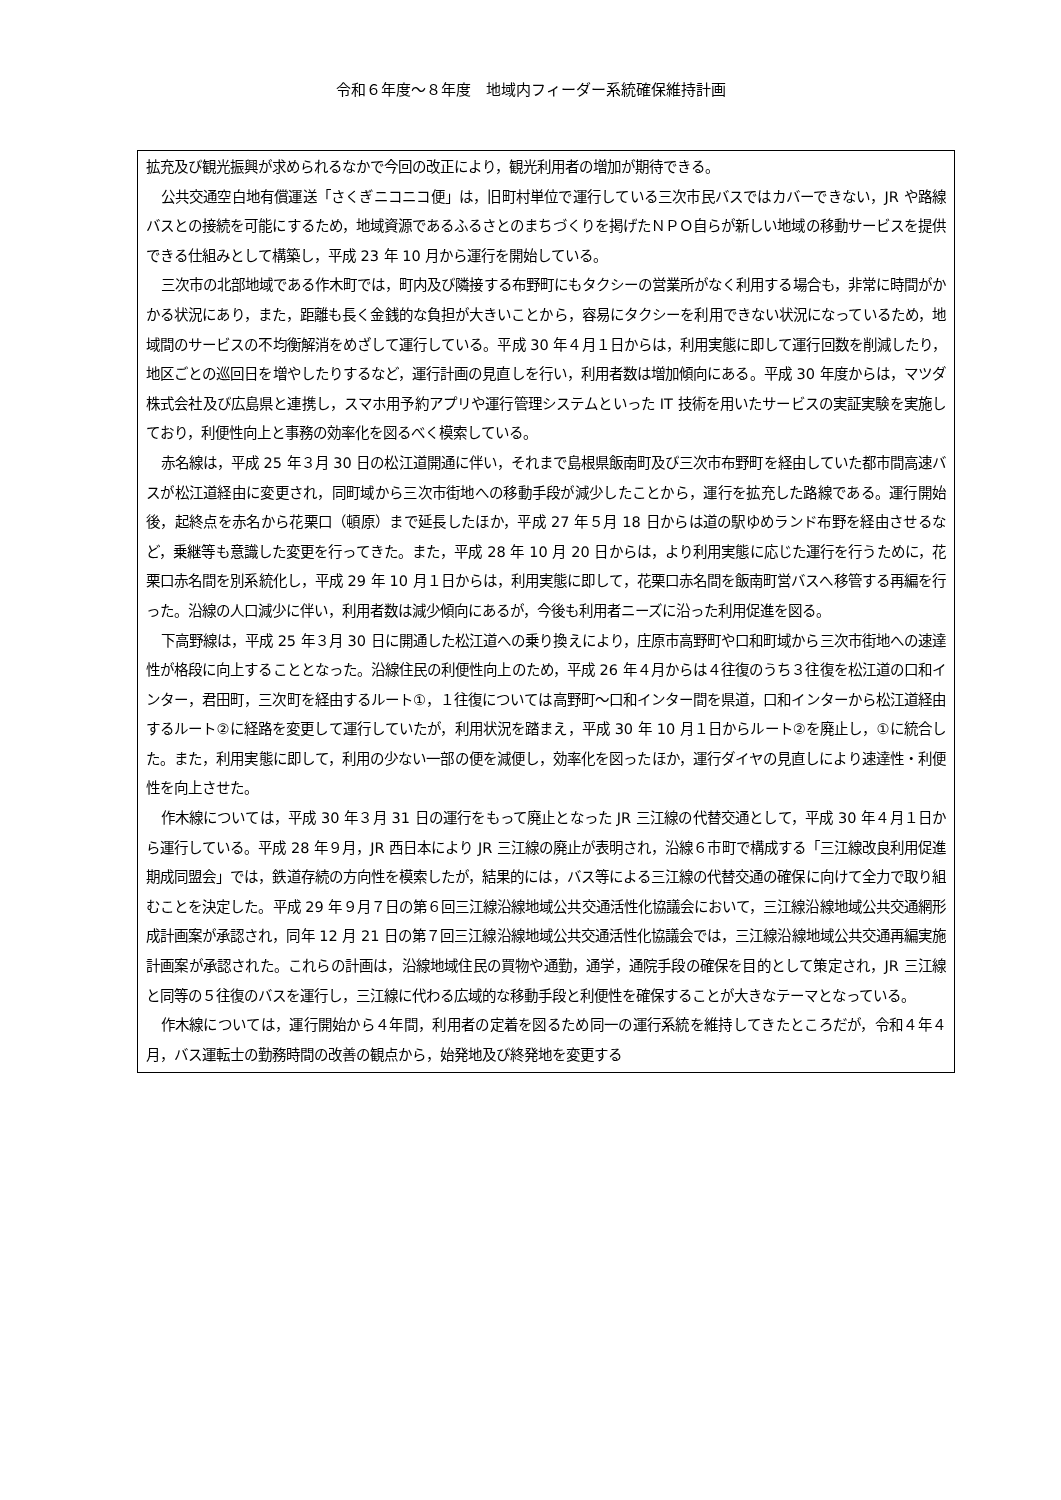令和６年度～８年度　地域内フィーダー系統確保維持計画
拡充及び観光振興が求められるなかで今回の改正により，観光利用者の増加が期待できる。
公共交通空白地有償運送「さくぎニコニコ便」は，旧町村単位で運行している三次市民バスではカバーできない，JR や路線バスとの接続を可能にするため，地域資源であるふるさとのまちづくりを掲げたＮＰＯ自らが新しい地域の移動サービスを提供できる仕組みとして構築し，平成 23 年 10 月から運行を開始している。
三次市の北部地域である作木町では，町内及び隣接する布野町にもタクシーの営業所がなく利用する場合も，非常に時間がかかる状況にあり，また，距離も長く金銭的な負担が大きいことから，容易にタクシーを利用できない状況になっているため，地域間のサービスの不均衡解消をめざして運行している。平成 30 年４月１日からは，利用実態に即して運行回数を削減したり，地区ごとの巡回日を増やしたりするなど，運行計画の見直しを行い，利用者数は増加傾向にある。平成 30 年度からは，マツダ株式会社及び広島県と連携し，スマホ用予約アプリや運行管理システムといった IT 技術を用いたサービスの実証実験を実施しており，利便性向上と事務の効率化を図るべく模索している。
赤名線は，平成 25 年３月 30 日の松江道開通に伴い，それまで島根県飯南町及び三次市布野町を経由していた都市間高速バスが松江道経由に変更され，同町域から三次市街地への移動手段が減少したことから，運行を拡充した路線である。運行開始後，起終点を赤名から花栗口（頓原）まで延長したほか，平成 27 年５月 18 日からは道の駅ゆめランド布野を経由させるなど，乗継等も意識した変更を行ってきた。また，平成 28 年 10 月 20 日からは，より利用実態に応じた運行を行うために，花栗口赤名間を別系統化し，平成 29 年 10 月１日からは，利用実態に即して，花栗口赤名間を飯南町営バスへ移管する再編を行った。沿線の人口減少に伴い，利用者数は減少傾向にあるが，今後も利用者ニーズに沿った利用促進を図る。
下高野線は，平成 25 年３月 30 日に開通した松江道への乗り換えにより，庄原市高野町や口和町域から三次市街地への速達性が格段に向上することとなった。沿線住民の利便性向上のため，平成 26 年４月からは４往復のうち３往復を松江道の口和インター，君田町，三次町を経由するルート①，１往復については高野町～口和インター間を県道，口和インターから松江道経由するルート②に経路を変更して運行していたが，利用状況を踏まえ，平成 30 年 10 月１日からルート②を廃止し，①に統合した。また，利用実態に即して，利用の少ない一部の便を減便し，効率化を図ったほか，運行ダイヤの見直しにより速達性・利便性を向上させた。
作木線については，平成 30 年３月 31 日の運行をもって廃止となった JR 三江線の代替交通として，平成 30 年４月１日から運行している。平成 28 年９月，JR 西日本により JR 三江線の廃止が表明され，沿線６市町で構成する「三江線改良利用促進期成同盟会」では，鉄道存続の方向性を模索したが，結果的には，バス等による三江線の代替交通の確保に向けて全力で取り組むことを決定した。平成 29 年９月７日の第６回三江線沿線地域公共交通活性化協議会において，三江線沿線地域公共交通網形成計画案が承認され，同年 12 月 21 日の第７回三江線沿線地域公共交通活性化協議会では，三江線沿線地域公共交通再編実施計画案が承認された。これらの計画は，沿線地域住民の買物や通勤，通学，通院手段の確保を目的として策定され，JR 三江線と同等の５往復のバスを運行し，三江線に代わる広域的な移動手段と利便性を確保することが大きなテーマとなっている。
作木線については，運行開始から４年間，利用者の定着を図るため同一の運行系統を維持してきたところだが，令和４年４月，バス運転士の勤務時間の改善の観点から，始発地及び終発地を変更する